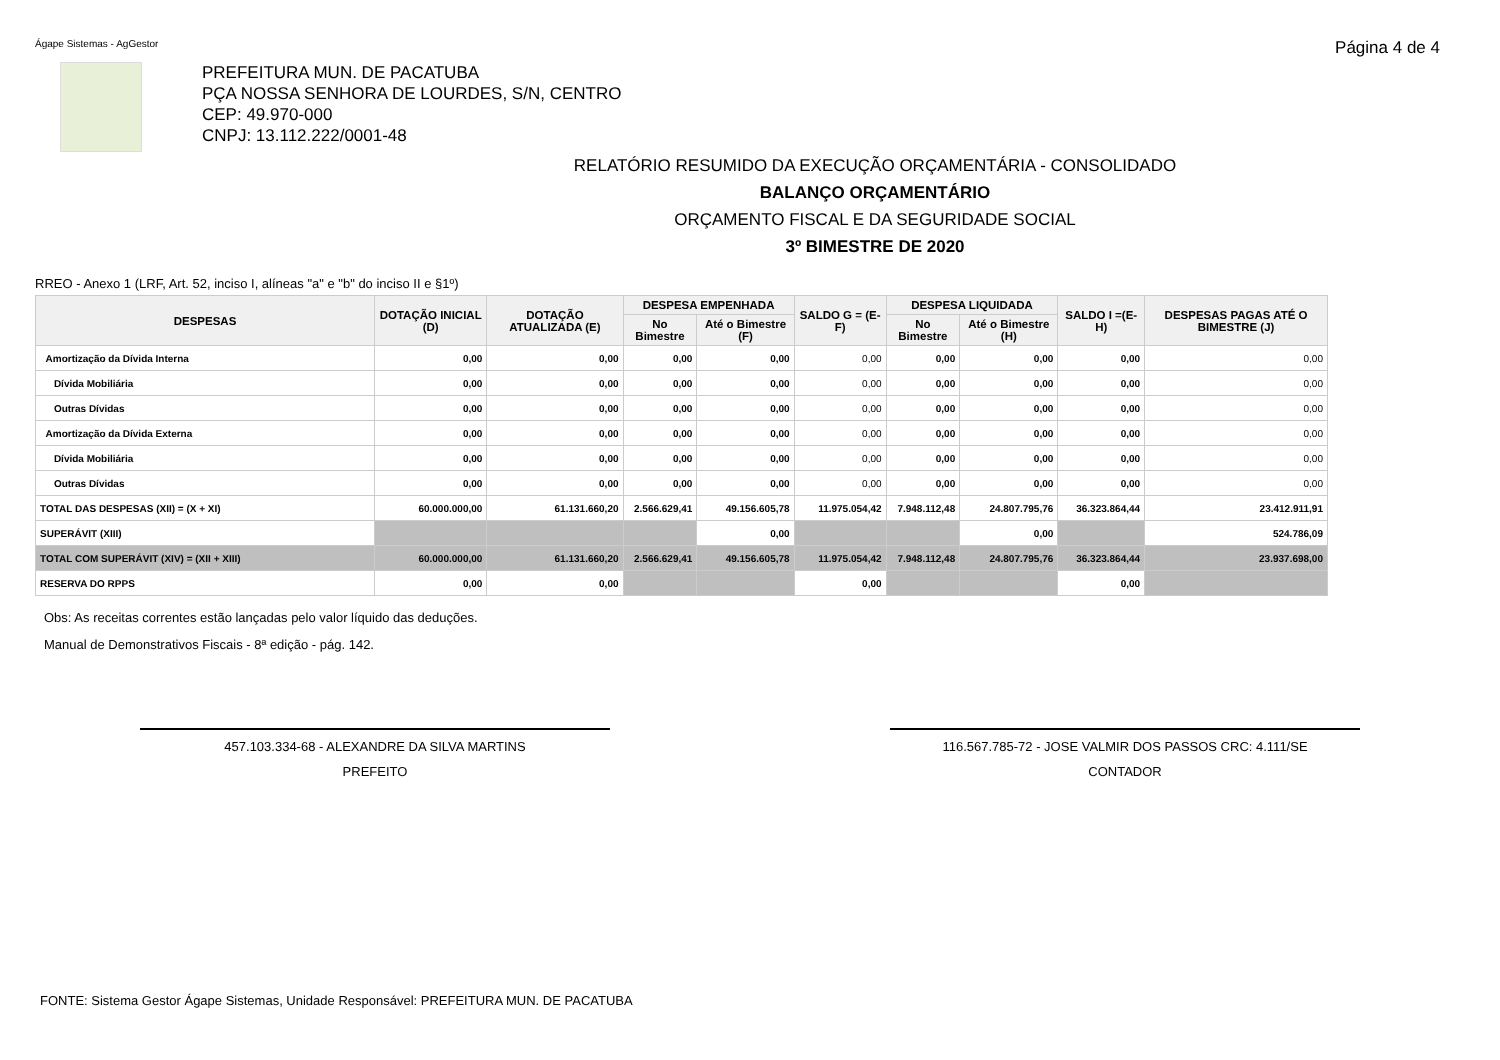Ágape Sistemas - AgGestor Página 4 de 4
PREFEITURA MUN. DE PACATUBA
PÇA NOSSA SENHORA DE LOURDES, S/N, CENTRO
CEP: 49.970-000
CNPJ: 13.112.222/0001-48
RELATÓRIO RESUMIDO DA EXECUÇÃO ORÇAMENTÁRIA - CONSOLIDADO
BALANÇO ORÇAMENTÁRIO
ORÇAMENTO FISCAL E DA SEGURIDADE SOCIAL
3º BIMESTRE DE 2020
RREO - Anexo 1 (LRF, Art. 52, inciso I, alíneas "a" e "b" do inciso II e §1º)
| DESPESAS | DOTAÇÃO INICIAL (D) | DOTAÇÃO ATUALIZADA (E) | DESPESA EMPENHADA | | SALDO G = (E-F) | DESPESA LIQUIDADA | | SALDO I =(E-H) | DESPESAS PAGAS ATÉ O BIMESTRE (J) |
| --- | --- | --- | --- | --- | --- | --- | --- | --- | --- |
| | | | No Bimestre | Até o Bimestre (F) | | No Bimestre | Até o Bimestre (H) | | |
| Amortização da Dívida Interna | 0,00 | 0,00 | 0,00 | 0,00 | 0,00 | 0,00 | 0,00 | 0,00 | 0,00 |
| Dívida Mobiliária | 0,00 | 0,00 | 0,00 | 0,00 | 0,00 | 0,00 | 0,00 | 0,00 | 0,00 |
| Outras Dívidas | 0,00 | 0,00 | 0,00 | 0,00 | 0,00 | 0,00 | 0,00 | 0,00 | 0,00 |
| Amortização da Dívida Externa | 0,00 | 0,00 | 0,00 | 0,00 | 0,00 | 0,00 | 0,00 | 0,00 | 0,00 |
| Dívida Mobiliária | 0,00 | 0,00 | 0,00 | 0,00 | 0,00 | 0,00 | 0,00 | 0,00 | 0,00 |
| Outras Dívidas | 0,00 | 0,00 | 0,00 | 0,00 | 0,00 | 0,00 | 0,00 | 0,00 | 0,00 |
| TOTAL DAS DESPESAS (XII) = (X + XI) | 60.000.000,00 | 61.131.660,20 | 2.566.629,41 | 49.156.605,78 | 11.975.054,42 | 7.948.112,48 | 24.807.795,76 | 36.323.864,44 | 23.412.911,91 |
| SUPERÁVIT (XIII) | | | | 0,00 | | | 0,00 | | 524.786,09 |
| TOTAL COM SUPERÁVIT (XIV) = (XII + XIII) | 60.000.000,00 | 61.131.660,20 | 2.566.629,41 | 49.156.605,78 | 11.975.054,42 | 7.948.112,48 | 24.807.795,76 | 36.323.864,44 | 23.937.698,00 |
| RESERVA DO RPPS | 0,00 | 0,00 | | | 0,00 | | | 0,00 | |
Obs: As receitas correntes estão lançadas pelo valor líquido das deduções.
Manual de Demonstrativos Fiscais - 8ª edição - pág. 142.
457.103.334-68 - ALEXANDRE DA SILVA MARTINS
PREFEITO
116.567.785-72 - JOSE VALMIR DOS PASSOS CRC: 4.111/SE
CONTADOR
FONTE: Sistema Gestor Ágape Sistemas, Unidade Responsável: PREFEITURA MUN. DE PACATUBA